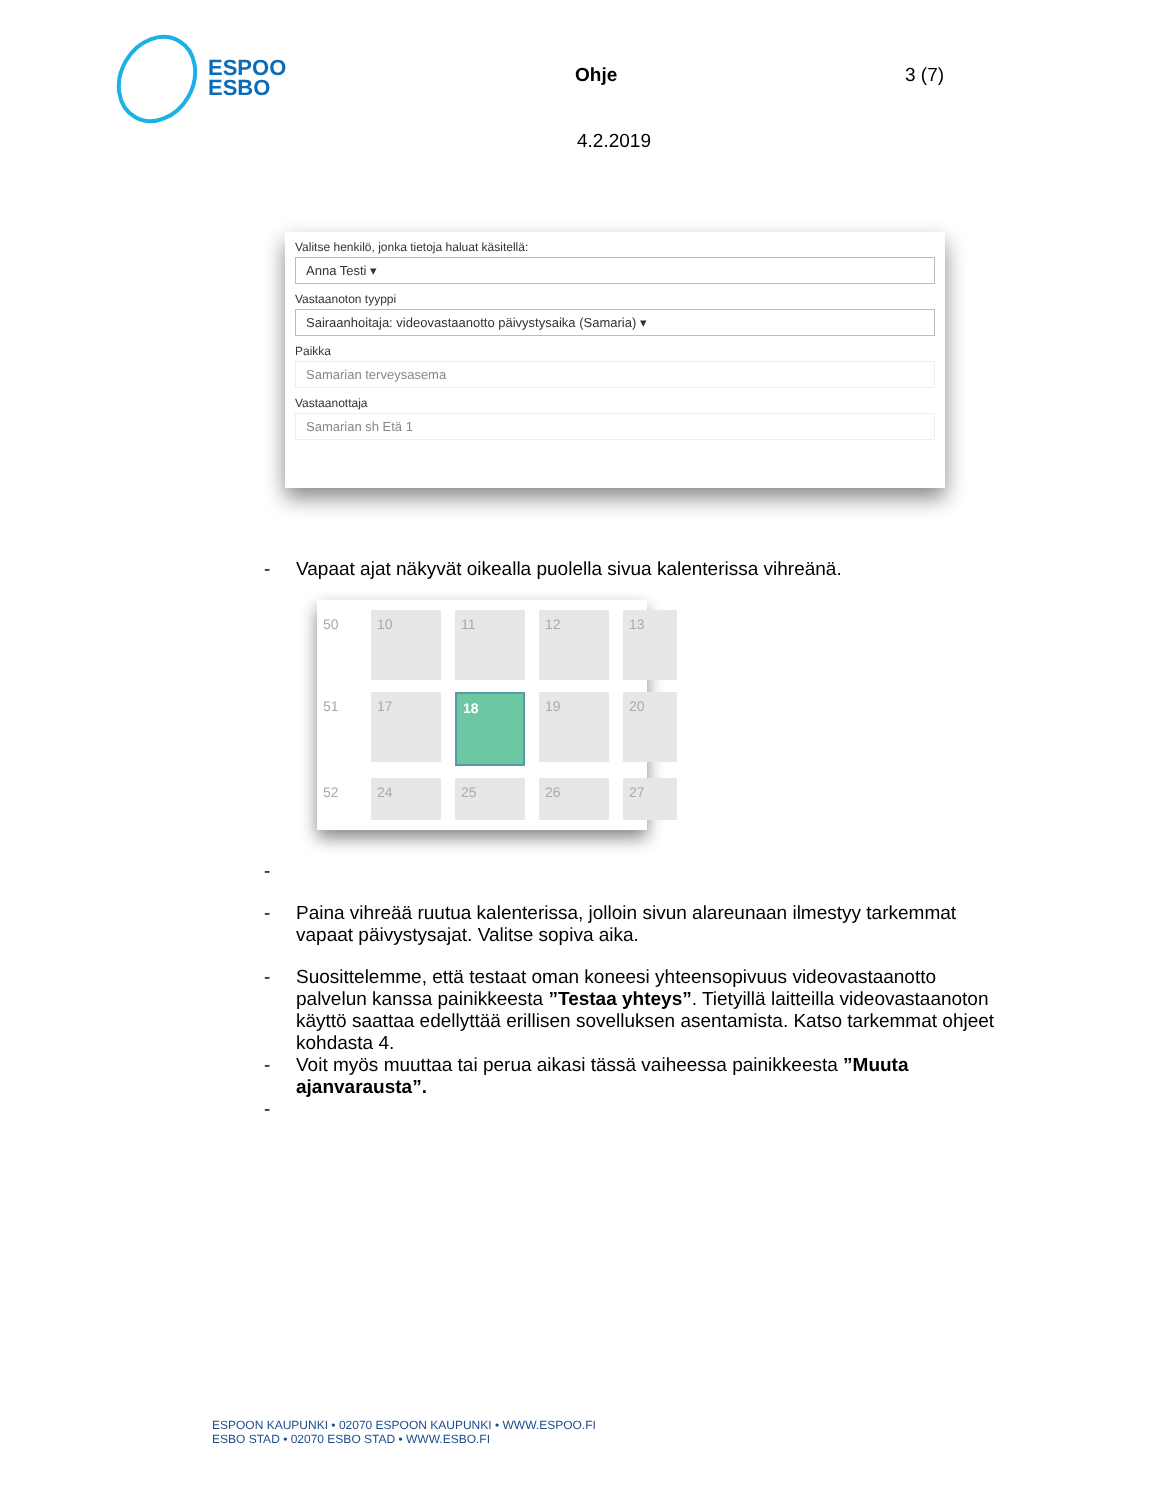ESPOO
ESBO
Ohje 3 (7)
4.2.2019
Valitse henkilö, jonka tietoja haluat käsitellä:
Anna Testi ▾
Vastaanoton tyyppi
Sairaanhoitaja: videovastaanotto päivystysaika (Samaria) ▾
Paikka
Samarian terveysasema
Vastaanottaja
Samarian sh Etä 1
- Vapaat ajat näkyvät oikealla puolella sivua kalenterissa vihreänä.
50
10
11
12
13
51
17
18
19
20
52
24
25
26
27
-
- Paina vihreää ruutua kalenterissa, jolloin sivun alareunaan ilmestyy tarkemmat vapaat päivystysajat. Valitse sopiva aika.
- Suosittelemme, että testaat oman koneesi yhteensopivuus videovastaanotto palvelun kanssa painikkeesta ”Testaa yhteys”. Tietyillä laitteilla videovastaanoton käyttö saattaa edellyttää erillisen sovelluksen asentamista. Katso tarkemmat ohjeet kohdasta 4.
- Voit myös muuttaa tai perua aikasi tässä vaiheessa painikkeesta ”Muuta ajanvarausta”.
-
ESPOON KAUPUNKI • 02070 ESPOON KAUPUNKI • WWW.ESPOO.FI
ESBO STAD • 02070 ESBO STAD • WWW.ESBO.FI